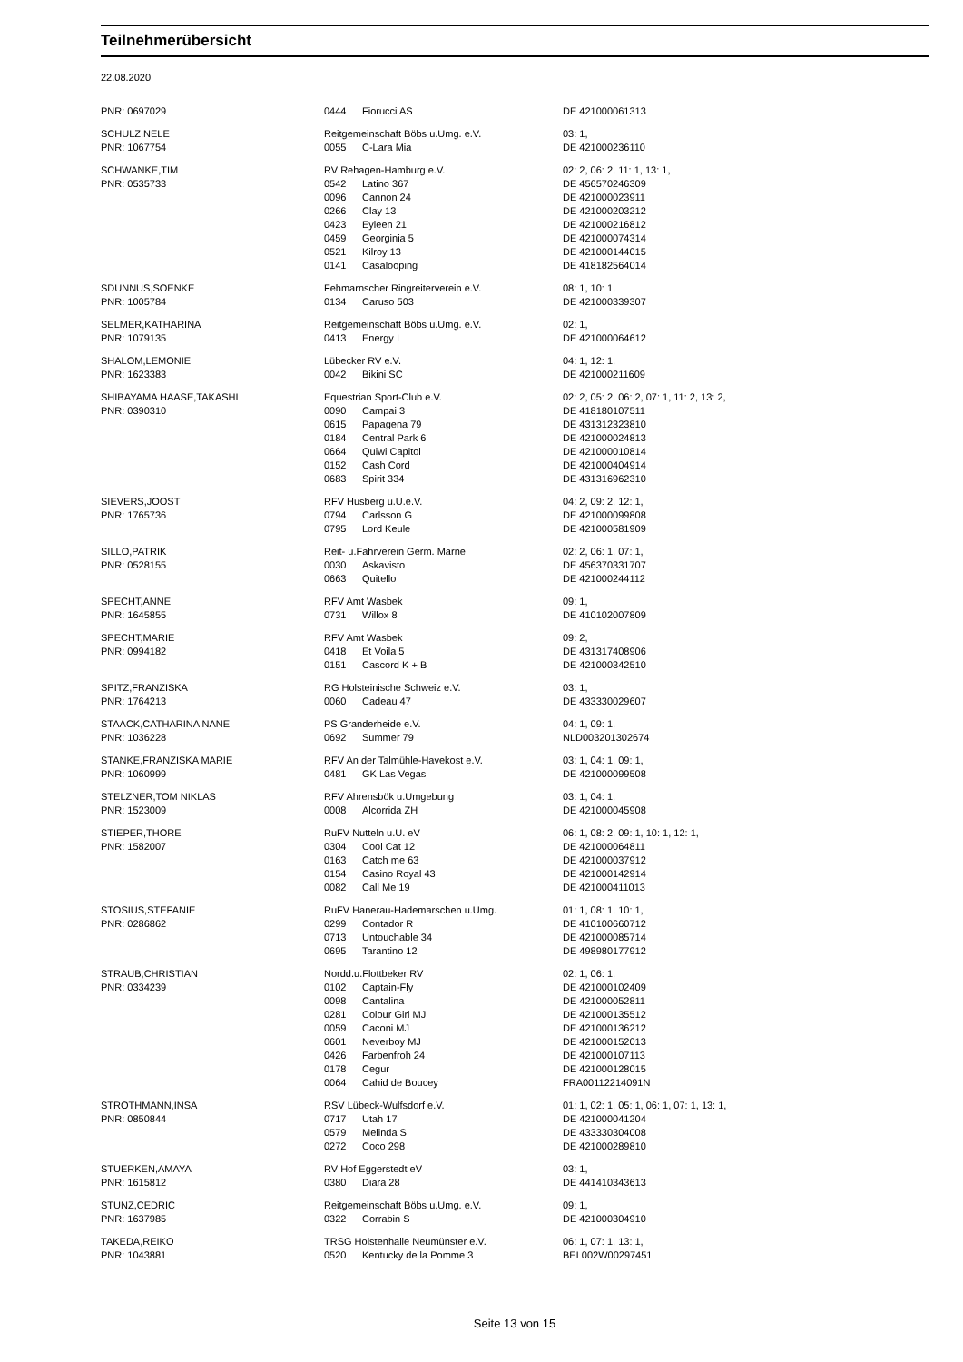Teilnehmerübersicht
22.08.2020
| PNR: 0697029 | 0444 | Fiorucci AS | DE 421000061313 |
| SCHULZ,NELE | Reitgemeinschaft Böbs u.Umg. e.V. | | 03: 1, |
| PNR: 1067754 | 0055 | C-Lara Mia | DE 421000236110 |
| SCHWANKE,TIM | RV Rehagen-Hamburg e.V. | | 02: 2, 06: 2, 11: 1, 13: 1, |
| PNR: 0535733 | 0542 | Latino 367 | DE 456570246309 |
| | 0096 | Cannon 24 | DE 421000023911 |
| | 0266 | Clay 13 | DE 421000203212 |
| | 0423 | Eyleen 21 | DE 421000216812 |
| | 0459 | Georginia 5 | DE 421000074314 |
| | 0521 | Kilroy 13 | DE 421000144015 |
| | 0141 | Casalooping | DE 418182564014 |
| SDUNNUS,SOENKE | Fehmarnscher Ringreiterverein e.V. | | 08: 1, 10: 1, |
| PNR: 1005784 | 0134 | Caruso 503 | DE 421000339307 |
| SELMER,KATHARINA | Reitgemeinschaft Böbs u.Umg. e.V. | | 02: 1, |
| PNR: 1079135 | 0413 | Energy I | DE 421000064612 |
| SHALOM,LEMONIE | Lübecker RV e.V. | | 04: 1, 12: 1, |
| PNR: 1623383 | 0042 | Bikini SC | DE 421000211609 |
| SHIBAYAMA HAASE,TAKASHI | Equestrian Sport-Club e.V. | | 02: 2, 05: 2, 06: 2, 07: 1, 11: 2, 13: 2, |
| PNR: 0390310 | 0090 | Campai 3 | DE 418180107511 |
| | 0615 | Papagena 79 | DE 431312323810 |
| | 0184 | Central Park 6 | DE 421000024813 |
| | 0664 | Quiwi Capitol | DE 421000010814 |
| | 0152 | Cash Cord | DE 421000404914 |
| | 0683 | Spirit 334 | DE 431316962310 |
| SIEVERS,JOOST | RFV Husberg u.U.e.V. | | 04: 2, 09: 2, 12: 1, |
| PNR: 1765736 | 0794 | Carlsson G | DE 421000099808 |
| | 0795 | Lord Keule | DE 421000581909 |
| SILLO,PATRIK | Reit- u.Fahrverein Germ. Marne | | 02: 2, 06: 1, 07: 1, |
| PNR: 0528155 | 0030 | Askavisto | DE 456370331707 |
| | 0663 | Quitello | DE 421000244112 |
| SPECHT,ANNE | RFV Amt Wasbek | | 09: 1, |
| PNR: 1645855 | 0731 | Willox 8 | DE 410102007809 |
| SPECHT,MARIE | RFV Amt Wasbek | | 09: 2, |
| PNR: 0994182 | 0418 | Et Voila 5 | DE 431317408906 |
| | 0151 | Cascord K + B | DE 421000342510 |
| SPITZ,FRANZISKA | RG Holsteinische Schweiz e.V. | | 03: 1, |
| PNR: 1764213 | 0060 | Cadeau 47 | DE 433330029607 |
| STAACK,CATHARINA NANE | PS Granderheide e.V. | | 04: 1, 09: 1, |
| PNR: 1036228 | 0692 | Summer 79 | NLD003201302674 |
| STANKE,FRANZISKA MARIE | RFV An der Talmühle-Havekost e.V. | | 03: 1, 04: 1, 09: 1, |
| PNR: 1060999 | 0481 | GK Las Vegas | DE 421000099508 |
| STELZNER,TOM NIKLAS | RFV Ahrensbök u.Umgebung | | 03: 1, 04: 1, |
| PNR: 1523009 | 0008 | Alcorrida ZH | DE 421000045908 |
| STIEPER,THORE | RuFV Nutteln u.U. eV | | 06: 1, 08: 2, 09: 1, 10: 1, 12: 1, |
| PNR: 1582007 | 0304 | Cool Cat 12 | DE 421000064811 |
| | 0163 | Catch me 63 | DE 421000037912 |
| | 0154 | Casino Royal 43 | DE 421000142914 |
| | 0082 | Call Me 19 | DE 421000411013 |
| STOSIUS,STEFANIE | RuFV Hanerau-Hademarschen u.Umg. | | 01: 1, 08: 1, 10: 1, |
| PNR: 0286862 | 0299 | Contador R | DE 410100660712 |
| | 0713 | Untouchable 34 | DE 421000085714 |
| | 0695 | Tarantino 12 | DE 498980177912 |
| STRAUB,CHRISTIAN | Nordd.u.Flottbeker RV | | 02: 1, 06: 1, |
| PNR: 0334239 | 0102 | Captain-Fly | DE 421000102409 |
| | 0098 | Cantalina | DE 421000052811 |
| | 0281 | Colour Girl MJ | DE 421000135512 |
| | 0059 | Caconi MJ | DE 421000136212 |
| | 0601 | Neverboy MJ | DE 421000152013 |
| | 0426 | Farbenfroh 24 | DE 421000107113 |
| | 0178 | Cegur | DE 421000128015 |
| | 0064 | Cahid de Boucey | FRA00112214091N |
| STROTHMANN,INSA | RSV Lübeck-Wulfsdorf e.V. | | 01: 1, 02: 1, 05: 1, 06: 1, 07: 1, 13: 1, |
| PNR: 0850844 | 0717 | Utah 17 | DE 421000041204 |
| | 0579 | Melinda S | DE 433330304008 |
| | 0272 | Coco 298 | DE 421000289810 |
| STUERKEN,AMAYA | RV Hof Eggerstedt eV | | 03: 1, |
| PNR: 1615812 | 0380 | Diara 28 | DE 441410343613 |
| STUNZ,CEDRIC | Reitgemeinschaft Böbs u.Umg. e.V. | | 09: 1, |
| PNR: 1637985 | 0322 | Corrabin S | DE 421000304910 |
| TAKEDA,REIKO | TRSG Holstenhalle Neumünster e.V. | | 06: 1, 07: 1, 13: 1, |
| PNR: 1043881 | 0520 | Kentucky de la Pomme 3 | BEL002W00297451 |
Seite 13 von 15